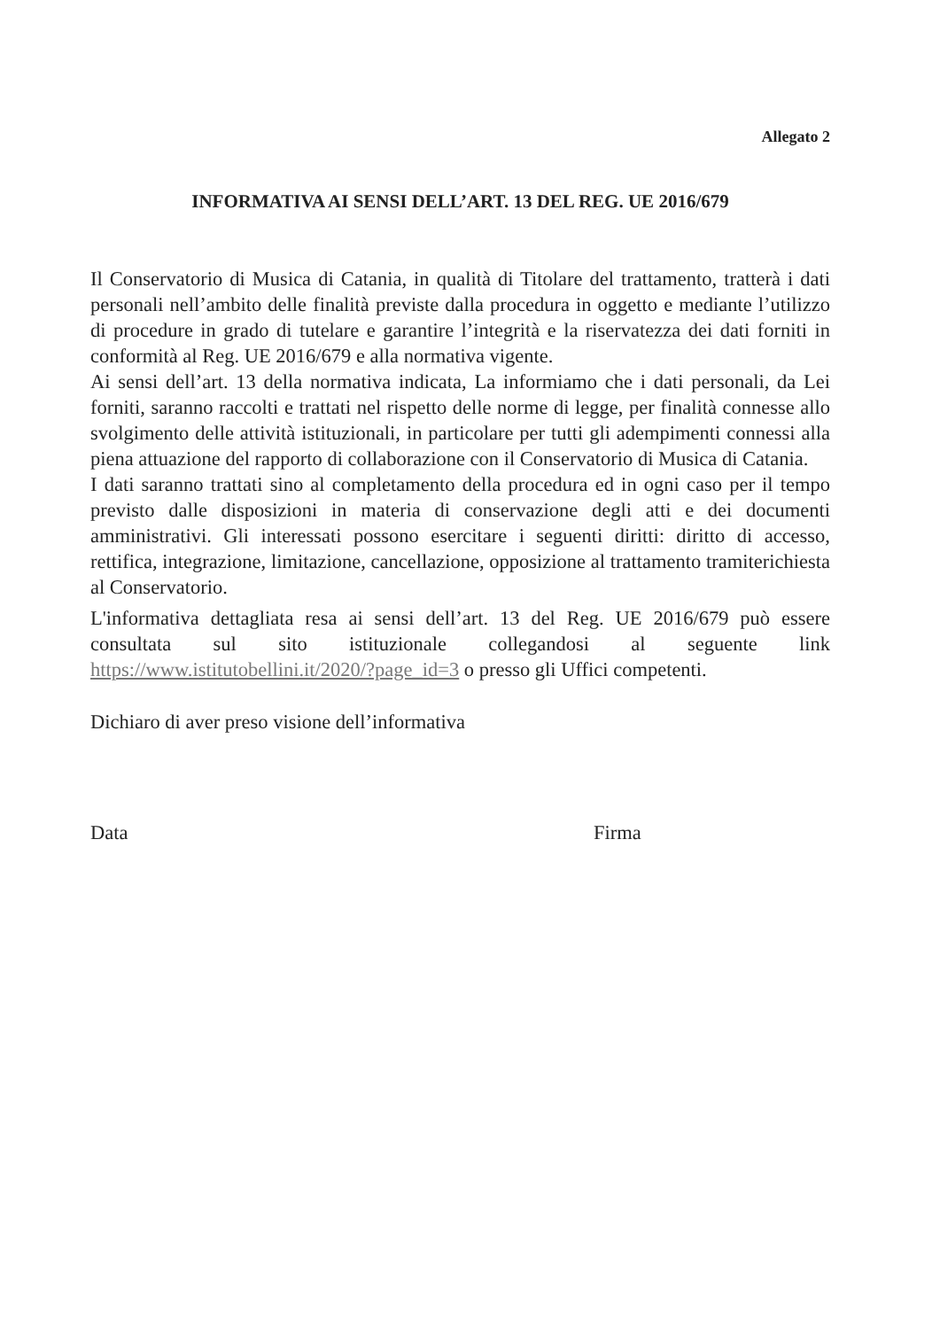Allegato 2
INFORMATIVA AI SENSI DELL’ART. 13 DEL REG. UE 2016/679
Il Conservatorio di Musica di Catania, in qualità di Titolare del trattamento, tratterà i dati personali nell’ambito delle finalità previste dalla procedura in oggetto e mediante l’utilizzo di procedure in grado di tutelare e garantire l’integrità e la riservatezza dei dati forniti in conformità al Reg. UE 2016/679 e alla normativa vigente.
Ai sensi dell’art. 13 della normativa indicata, La informiamo che i dati personali, da Lei forniti, saranno raccolti e trattati nel rispetto delle norme di legge, per finalità connesse allo svolgimento delle attività istituzionali, in particolare per tutti gli adempimenti connessi alla piena attuazione del rapporto di collaborazione con il Conservatorio di Musica di Catania.
I dati saranno trattati sino al completamento della procedura ed in ogni caso per il tempo previsto dalle disposizioni in materia di conservazione degli atti e dei documenti amministrativi. Gli interessati possono esercitare i seguenti diritti: diritto di accesso, rettifica, integrazione, limitazione, cancellazione, opposizione al trattamento tramiterichiesta al Conservatorio.
L'informativa dettagliata resa ai sensi dell’art. 13 del Reg. UE 2016/679 può essere consultata sul sito istituzionale collegandosi al seguente link https://www.istitutobellini.it/2020/?page_id=3 o presso gli Uffici competenti.
Dichiaro di aver preso visione dell’informativa
Data Firma